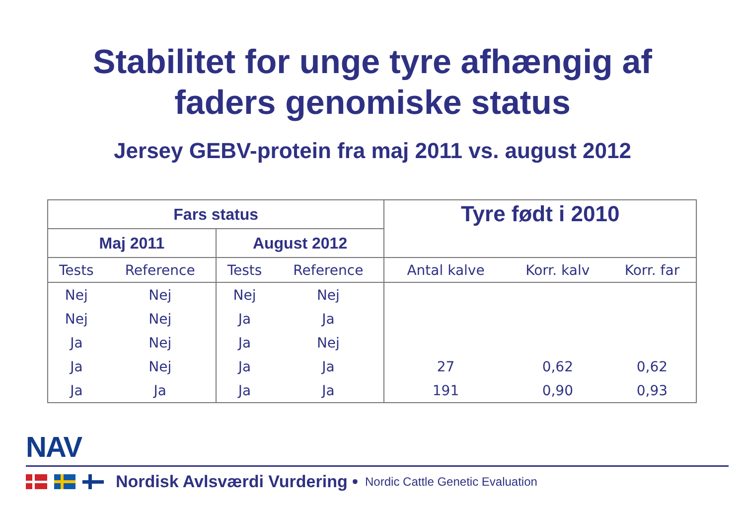Stabilitet for unge tyre afhængig af
faders genomiske status
Jersey GEBV-protein fra maj 2011 vs. august 2012
| Fars status | | | | Tyre født i 2010 | | |
| --- | --- | --- | --- | --- | --- | --- |
| Maj 2011 | | August 2012 | | | | |
| Tests | Reference | Tests | Reference | Antal kalve | Korr. kalv | Korr. far |
| Nej | Nej | Nej | Nej | | | |
| Nej | Nej | Ja | Ja | | | |
| Ja | Nej | Ja | Nej | | | |
| Ja | Nej | Ja | Ja | 27 | 0,62 | 0,62 |
| Ja | Ja | Ja | Ja | 191 | 0,90 | 0,93 |
NAV
Nordisk Avlsværdi Vurdering • Nordic Cattle Genetic Evaluation